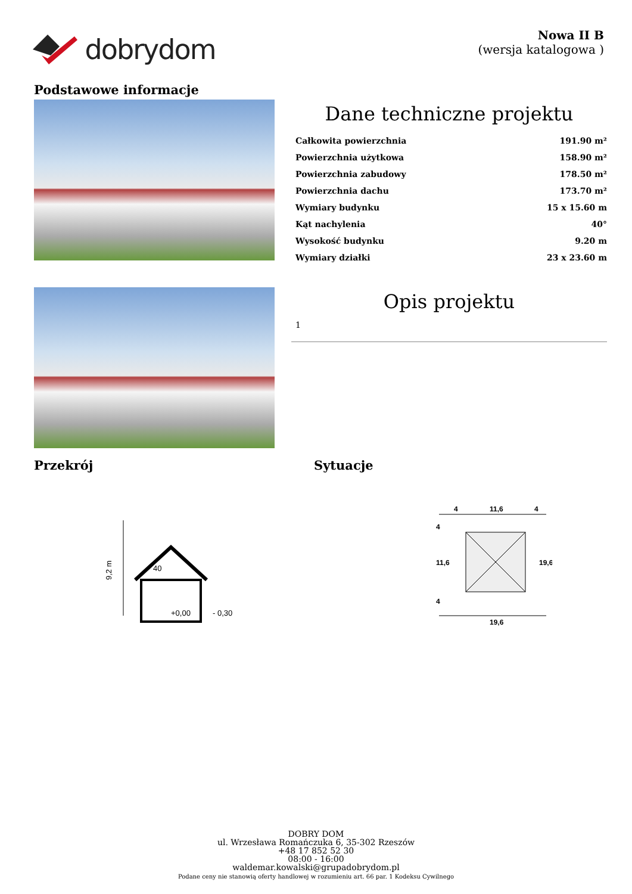dobrydom
Nowa II B
(wersja katalogowa )
Podstawowe informacje
Dane techniczne projektu
| Całkowita powierzchnia | 191.90 m² |
| Powierzchnia użytkowa | 158.90 m² |
| Powierzchnia zabudowy | 178.50 m² |
| Powierzchnia dachu | 173.70 m² |
| Wymiary budynku | 15 x 15.60 m |
| Kąt nachylenia | 40° |
| Wysokość budynku | 9.20 m |
| Wymiary działki | 23 x 23.60 m |
Opis projektu
1
Przekrój Sytuacje
9,2 m
40
+0,00
- 0,30
4
11,6
4
19,6
4
11,6
4
19,6
DOBRY DOM
ul. Wrzesława Romańczuka 6, 35-302 Rzeszów
+48 17 852 52 30
08:00 - 16:00
waldemar.kowalski@grupadobrydom.pl
Podane ceny nie stanowią oferty handlowej w rozumieniu art. 66 par. 1 Kodeksu Cywilnego